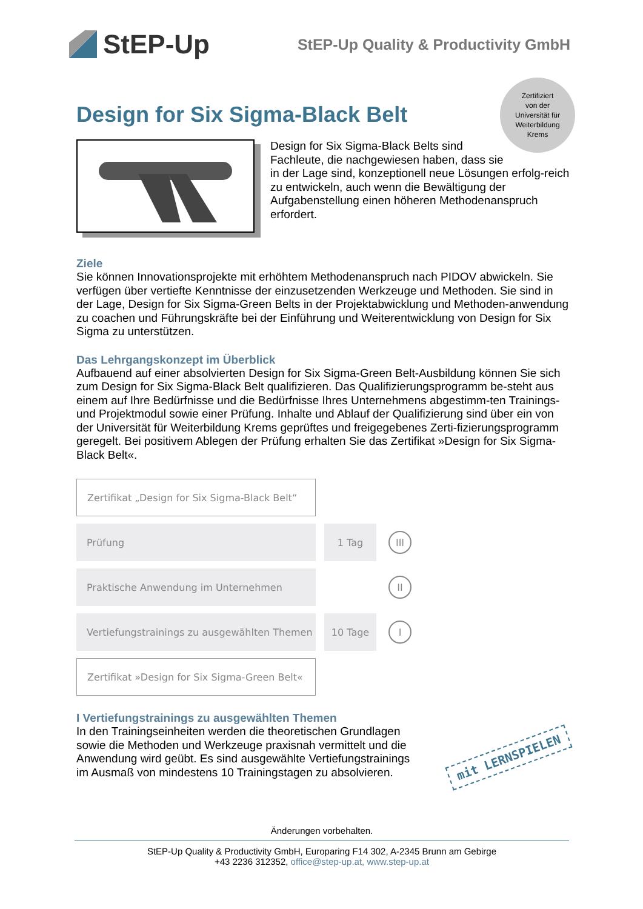StEP-Up
StEP-Up Quality & Productivity GmbH
Zertifiziert
von der
Universität für
Weiterbildung
Krems
Design for Six Sigma-Black Belt
Design for Six Sigma-Black Belts sind
Fachleute, die nachgewiesen haben, dass sie
in der Lage sind, konzeptionell neue Lösungen erfolg-reich zu entwickeln, auch wenn die Bewältigung der Aufgabenstellung einen höheren Methodenanspruch erfordert.
Ziele
Sie können Innovationsprojekte mit erhöhtem Methodenanspruch nach PIDOV abwickeln. Sie verfügen über vertiefte Kenntnisse der einzusetzenden Werkzeuge und Methoden. Sie sind in der Lage, Design for Six Sigma-Green Belts in der Projektabwicklung und Methoden-anwendung zu coachen und Führungskräfte bei der Einführung und Weiterentwicklung von Design for Six Sigma zu unterstützen.
Das Lehrgangskonzept im Überblick
Aufbauend auf einer absolvierten Design for Six Sigma-Green Belt-Ausbildung können Sie sich zum Design for Six Sigma-Black Belt qualifizieren. Das Qualifizierungsprogramm be-steht aus einem auf Ihre Bedürfnisse und die Bedürfnisse Ihres Unternehmens abgestimm-ten Trainings- und Projektmodul sowie einer Prüfung. Inhalte und Ablauf der Qualifizierung sind über ein von der Universität für Weiterbildung Krems geprüftes und freigegebenes Zerti-fizierungsprogramm geregelt. Bei positivem Ablegen der Prüfung erhalten Sie das Zertifikat »Design for Six Sigma-Black Belt«.
Zertifikat „Design for Six Sigma-Black Belt“
Prüfung 1 Tag
III
Praktische Anwendung im Unternehmen
II
Vertiefungstrainings zu ausgewählten Themen
10 Tage
I
Zertifikat »Design for Six Sigma-Green Belt«
I Vertiefungstrainings zu ausgewählten Themen
In den Trainingseinheiten werden die theoretischen Grundlagen
sowie die Methoden und Werkzeuge praxisnah vermittelt und die
Anwendung wird geübt. Es sind ausgewählte Vertiefungstrainings
im Ausmaß von mindestens 10 Trainingstagen zu absolvieren.
mit LERNSPIELEN
Änderungen vorbehalten.
StEP-Up Quality & Productivity GmbH, Europaring F14 302, A-2345 Brunn am Gebirge
+43 2236 312352, office@step-up.at, www.step-up.at